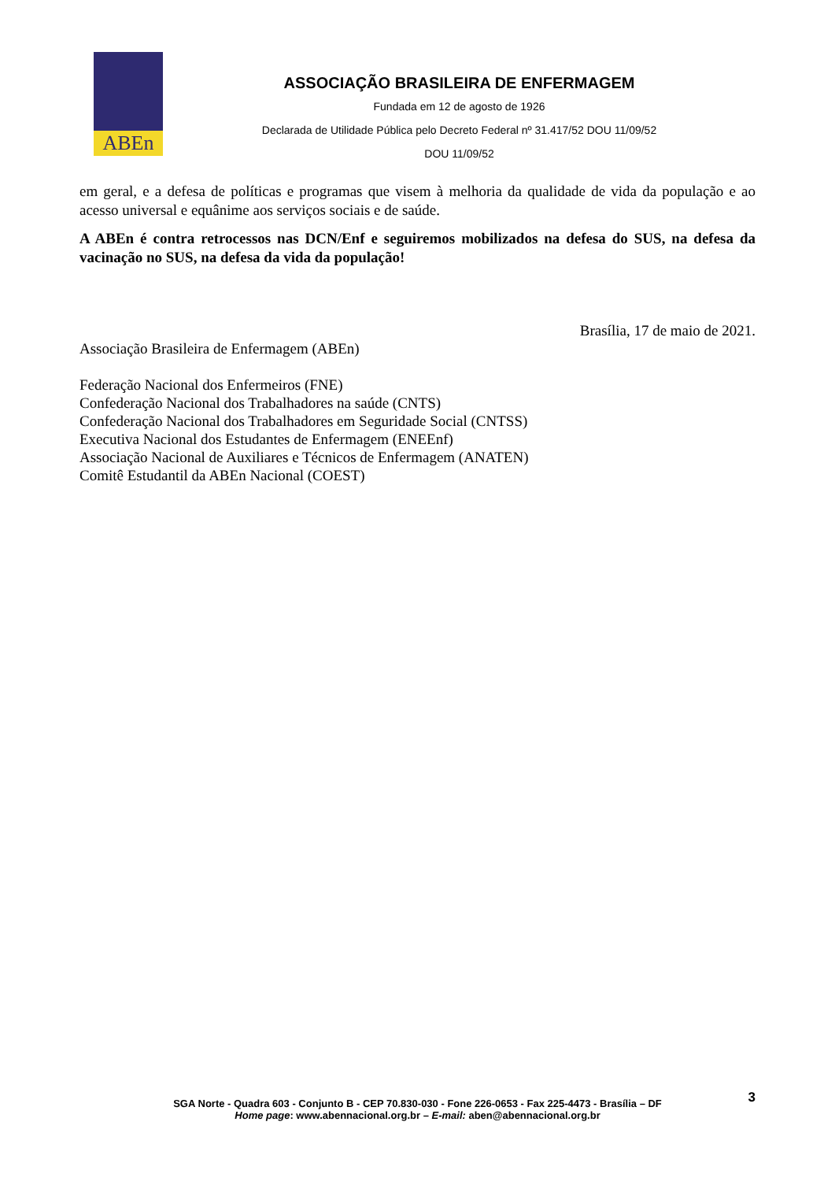ABEn
ASSOCIAÇÃO BRASILEIRA DE ENFERMAGEM
Fundada em 12 de agosto de 1926
Declarada de Utilidade Pública pelo Decreto Federal nº 31.417/52 DOU 11/09/52
DOU 11/09/52
em geral, e a defesa de políticas e programas que visem à melhoria da qualidade de vida da população e ao acesso universal e equânime aos serviços sociais e de saúde.
A ABEn é contra retrocessos nas DCN/Enf e seguiremos mobilizados na defesa do SUS, na defesa da vacinação no SUS, na defesa da vida da população!
Brasília, 17 de maio de 2021.
Associação Brasileira de Enfermagem (ABEn)
Federação Nacional dos Enfermeiros (FNE)
Confederação Nacional dos Trabalhadores na saúde (CNTS)
Confederação Nacional dos Trabalhadores em Seguridade Social (CNTSS)
Executiva Nacional dos Estudantes de Enfermagem (ENEEnf)
Associação Nacional de Auxiliares e Técnicos de Enfermagem (ANATEN)
Comitê Estudantil da ABEn Nacional (COEST)
3
SGA Norte - Quadra 603 - Conjunto B - CEP 70.830-030 - Fone 226-0653 - Fax 225-4473 - Brasília – DF
Home page: www.abennacional.org.br – E-mail: aben@abennacional.org.br